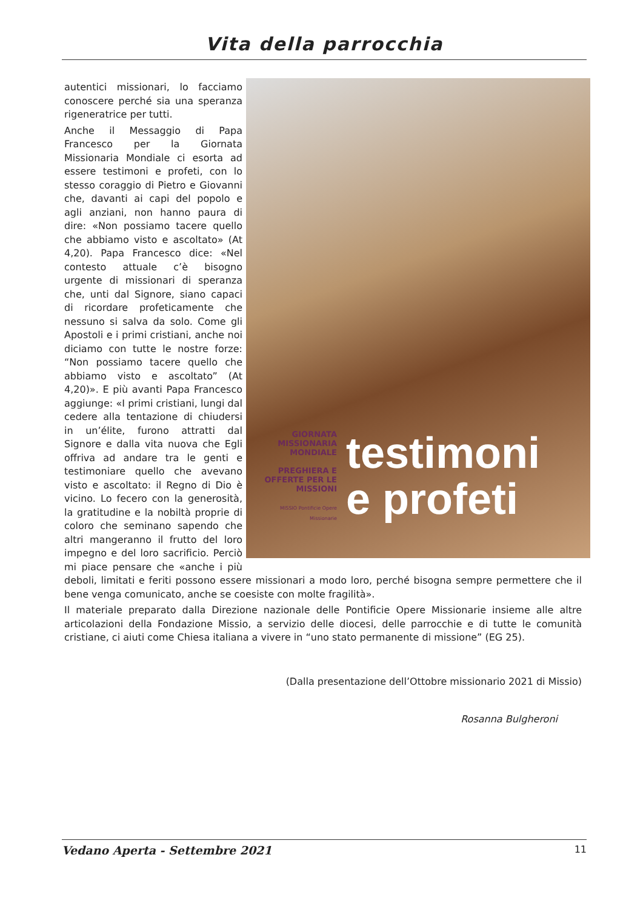Vita della parrocchia
GIORNATA MISSIONARIA MONDIALE
PREGHIERA E OFFERTE PER LE MISSIONI
MISSIO Pontificie Opere Missionarie
testimoni
e profeti
autentici missionari, lo facciamo conoscere perché sia una speranza rigeneratrice per tutti.
Anche il Messaggio di Papa Francesco per la Giornata Missionaria Mondiale ci esorta ad essere testimoni e profeti, con lo stesso coraggio di Pietro e Giovanni che, davanti ai capi del popolo e agli anziani, non hanno paura di dire: «Non possiamo tacere quello che abbiamo visto e ascoltato» (At 4,20). Papa Francesco dice: «Nel contesto attuale c’è bisogno urgente di missionari di speranza che, unti dal Signore, siano capaci di ricordare profeticamente che nessuno si salva da solo. Come gli Apostoli e i primi cristiani, anche noi diciamo con tutte le nostre forze: “Non possiamo tacere quello che abbiamo visto e ascoltato” (At 4,20)». E più avanti Papa Francesco aggiunge: «I primi cristiani, lungi dal cedere alla tentazione di chiudersi in un’élite, furono attratti dal Signore e dalla vita nuova che Egli offriva ad andare tra le genti e testimoniare quello che avevano visto e ascoltato: il Regno di Dio è vicino. Lo fecero con la generosità, la gratitudine e la nobiltà proprie di coloro che seminano sapendo che altri mangeranno il frutto del loro impegno e del loro sacrificio. Perciò mi piace pensare che «anche i più deboli, limitati e feriti possono essere missionari a modo loro, perché bisogna sempre permettere che il bene venga comunicato, anche se coesiste con molte fragilità».
Il materiale preparato dalla Direzione nazionale delle Pontificie Opere Missionarie insieme alle altre articolazioni della Fondazione Missio, a servizio delle diocesi, delle parrocchie e di tutte le comunità cristiane, ci aiuti come Chiesa italiana a vivere in “uno stato permanente di missione” (EG 25).
(Dalla presentazione dell’Ottobre missionario 2021 di Missio)
Rosanna Bulgheroni
Vedano Aperta - Settembre 2021 11